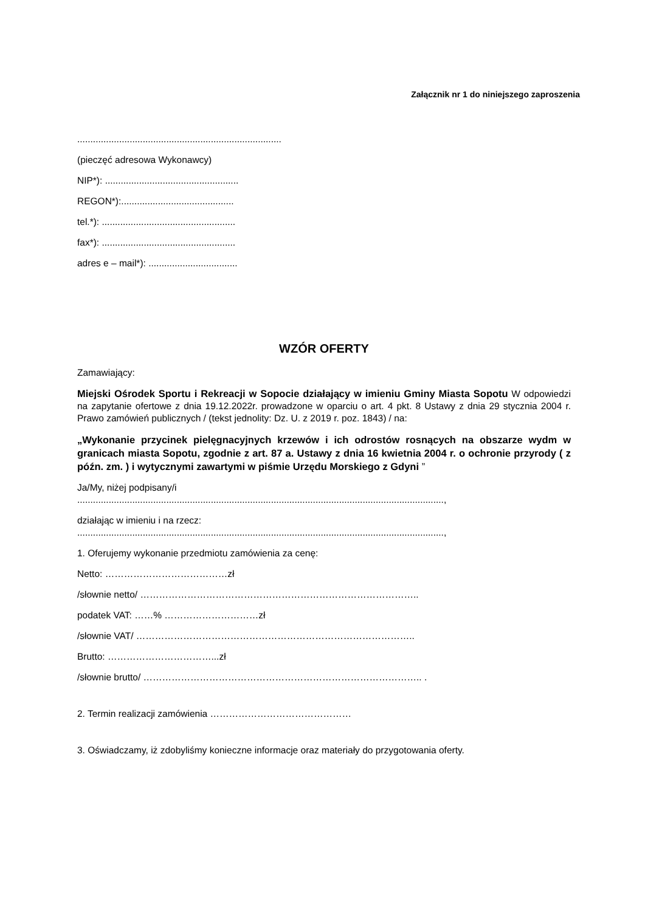Załącznik nr 1 do niniejszego zaproszenia
..............................................................................
(pieczęć adresowa Wykonawcy)
NIP*): ...................................................
REGON*):...........................................
tel.*): ...................................................
fax*): ...................................................
adres e – mail*): ..................................
WZÓR OFERTY
Zamawiający:
Miejski Ośrodek Sportu i Rekreacji w Sopocie działający w imieniu Gminy Miasta Sopotu W odpowiedzi na zapytanie ofertowe z dnia 19.12.2022r. prowadzone w oparciu o art. 4 pkt. 8 Ustawy z dnia 29 stycznia 2004 r. Prawo zamówień publicznych / (tekst jednolity: Dz. U. z 2019 r. poz. 1843) / na:
„Wykonanie przycinek pielęgnacyjnych krzewów i ich odrostów rosnących na obszarze wydm w granicach miasta Sopotu, zgodnie z art. 87 a. Ustawy z dnia 16 kwietnia 2004 r. o ochronie przyrody ( z późn. zm. ) i wytycznymi zawartymi w piśmie Urzędu Morskiego z Gdyni ”
Ja/My, niżej podpisany/i
............................................................................................................................................,
działając w imieniu i na rzecz:
............................................................................................................................................,
1. Oferujemy wykonanie przedmiotu zamówienia za cenę:
Netto: …………………………………zł
/słownie netto/ ……………………………………………………………………………..
podatek VAT: ……% …………………………zł
/słownie VAT/ ……………………………………………………………………………..
Brutto: ……………………………...zł
/słownie brutto/ …………………………………………………………………………….. .
2. Termin realizacji zamówienia ………………………………………
3. Oświadczamy, iż zdobyliśmy konieczne informacje oraz materiały do przygotowania oferty.